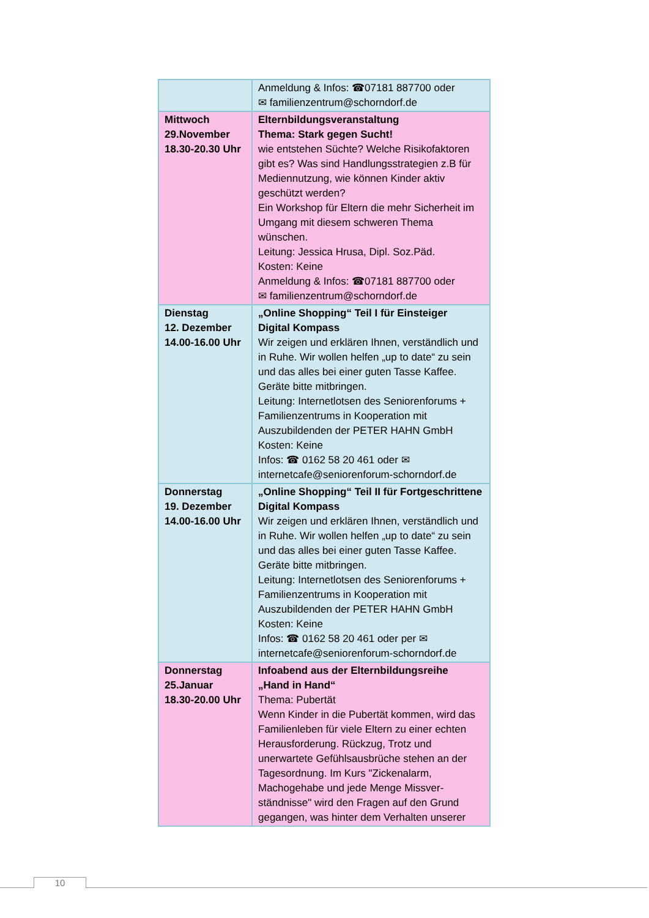| | Anmeldung & Infos: ☎07181 887700 oder ✉ familienzentrum@schorndorf.de |
| Mittwoch 29.November 18.30-20.30 Uhr | Elternbildungsveranstaltung Thema: Stark gegen Sucht! wie entstehen Süchte? Welche Risikofaktoren gibt es? Was sind Handlungsstrategien z.B für Mediennutzung, wie können Kinder aktiv geschützt werden? Ein Workshop für Eltern die mehr Sicherheit im Umgang mit diesem schweren Thema wünschen. Leitung: Jessica Hrusa, Dipl. Soz.Päd. Kosten: Keine Anmeldung & Infos: ☎07181 887700 oder ✉ familienzentrum@schorndorf.de |
| Dienstag 12. Dezember 14.00-16.00 Uhr | „Online Shopping“ Teil I für Einsteiger Digital Kompass Wir zeigen und erklären Ihnen, verständlich und in Ruhe. Wir wollen helfen „up to date“ zu sein und das alles bei einer guten Tasse Kaffee. Geräte bitte mitbringen. Leitung: Internetlotsen des Seniorenforums + Familienzentrums in Kooperation mit Auszubildenden der PETER HAHN GmbH Kosten: Keine Infos: ☎ 0162 58 20 461 oder ✉ internetcafe@seniorenforum-schorndorf.de |
| Donnerstag 19. Dezember 14.00-16.00 Uhr | „Online Shopping“ Teil II für Fortgeschrittene Digital Kompass Wir zeigen und erklären Ihnen, verständlich und in Ruhe. Wir wollen helfen „up to date“ zu sein und das alles bei einer guten Tasse Kaffee. Geräte bitte mitbringen. Leitung: Internetlotsen des Seniorenforums + Familienzentrums in Kooperation mit Auszubildenden der PETER HAHN GmbH Kosten: Keine Infos: ☎ 0162 58 20 461 oder per ✉ internetcafe@seniorenforum-schorndorf.de |
| Donnerstag 25.Januar 18.30-20.00 Uhr | Infoabend aus der Elternbildungsreihe „Hand in Hand“ Thema: Pubertät Wenn Kinder in die Pubertät kommen, wird das Familienleben für viele Eltern zu einer echten Herausforderung. Rückzug, Trotz und unerwartete Gefühlsausbrüche stehen an der Tagesordnung. Im Kurs "Zickenalarm, Machogehabe und jede Menge Missver-ständnisse" wird den Fragen auf den Grund gegangen, was hinter dem Verhalten unserer |
10